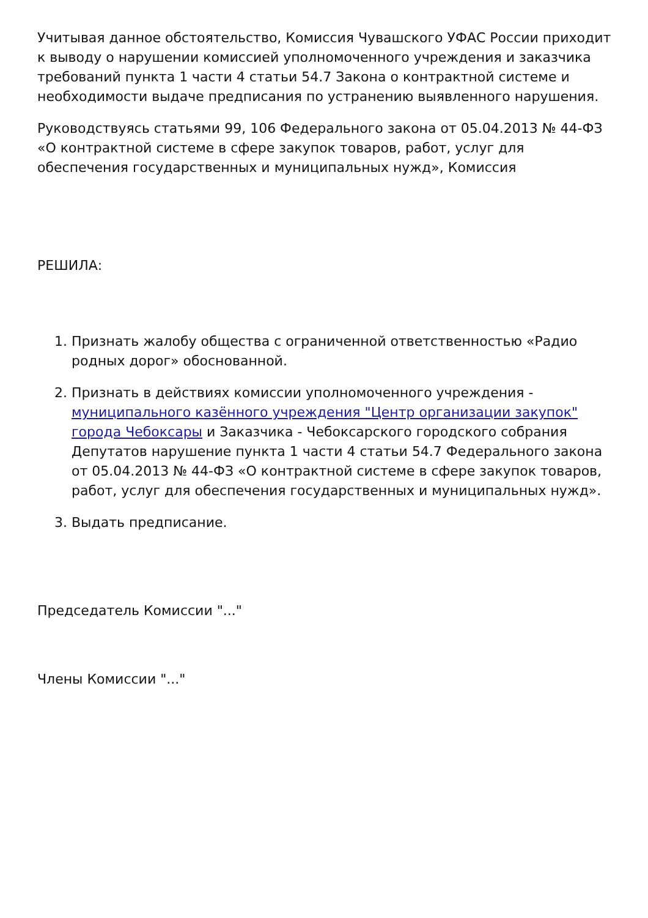Учитывая данное обстоятельство, Комиссия Чувашского УФАС России приходит к выводу о нарушении комиссией уполномоченного учреждения и заказчика требований пункта 1 части 4 статьи 54.7 Закона о контрактной системе и необходимости выдаче предписания по устранению выявленного нарушения.
Руководствуясь статьями 99, 106 Федерального закона от 05.04.2013 № 44-ФЗ «О контрактной системе в сфере закупок товаров, работ, услуг для обеспечения государственных и муниципальных нужд», Комиссия
РЕШИЛА:
1. Признать жалобу общества с ограниченной ответственностью «Радио родных дорог» обоснованной.
2. Признать в действиях комиссии уполномоченного учреждения - муниципального казённого учреждения "Центр организации закупок" города Чебоксары и Заказчика - Чебоксарского городского собрания Депутатов нарушение пункта 1 части 4 статьи 54.7 Федерального закона от 05.04.2013 № 44-ФЗ «О контрактной системе в сфере закупок товаров, работ, услуг для обеспечения государственных и муниципальных нужд».
3. Выдать предписание.
Председатель Комиссии "..."
Члены Комиссии "..."